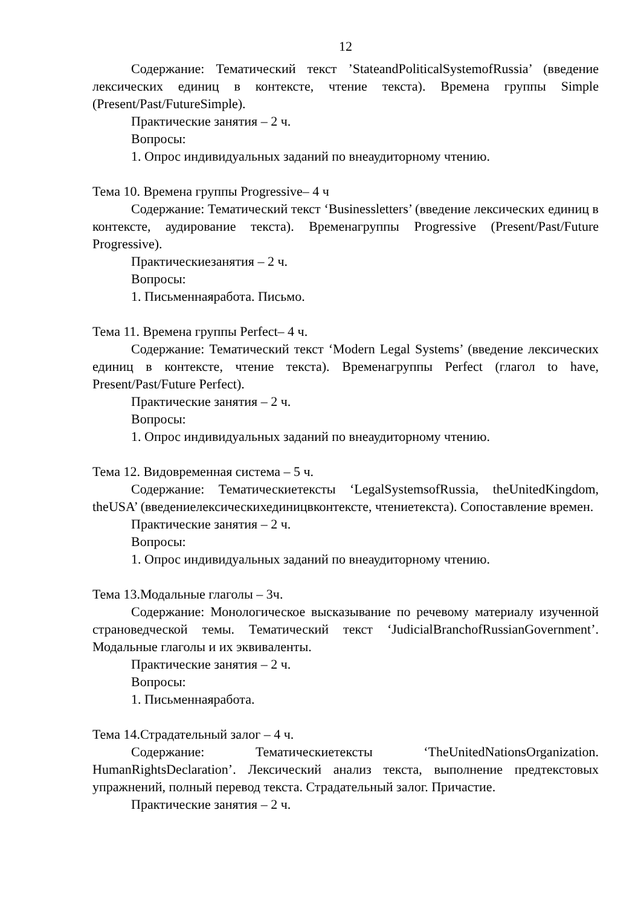12
Содержание: Тематический текст ’StateandPoliticalSystemofRussia’ (введение лексических единиц в контексте, чтение текста). Времена группы Simple (Present/Past/FutureSimple).
Практические занятия – 2 ч.
Вопросы:
1. Опрос индивидуальных заданий по внеаудиторному чтению.
Тема 10. Времена группы Progressive– 4 ч
Содержание: Тематический текст ‘Businessletters’ (введение лексических единиц в контексте, аудирование текста). Временагруппы Progressive (Present/Past/Future Progressive).
Практическиезанятия – 2 ч.
Вопросы:
1. Письменнаяработа. Письмо.
Тема 11. Времена группы Perfect– 4 ч.
Содержание: Тематический текст ‘Modern Legal Systems’ (введение лексических единиц в контексте, чтение текста). Временагруппы Perfect (глагол to have, Present/Past/Future Perfect).
Практические занятия – 2 ч.
Вопросы:
1. Опрос индивидуальных заданий по внеаудиторному чтению.
Тема 12. Видовременная система – 5 ч.
Содержание: Тематическиетексты ‘LegalSystemsofRussia, theUnitedKingdom, theUSA’ (введениелексическихединицвконтексте, чтениетекста). Сопоставление времен.
Практические занятия – 2 ч.
Вопросы:
1. Опрос индивидуальных заданий по внеаудиторному чтению.
Тема 13.Модальные глаголы – 3ч.
Содержание: Монологическое высказывание по речевому материалу изученной страноведческой темы. Тематический текст ‘JudicialBranchofRussianGovernment’. Модальные глаголы и их эквиваленты.
Практические занятия – 2 ч.
Вопросы:
1. Письменнаяработа.
Тема 14.Страдательный залог – 4 ч.
Содержание: Тематическиетексты ‘TheUnitedNationsOrganization. HumanRightsDeclaration’. Лексический анализ текста, выполнение предтекстовых упражнений, полный перевод текста. Страдательный залог. Причастие.
Практические занятия – 2 ч.